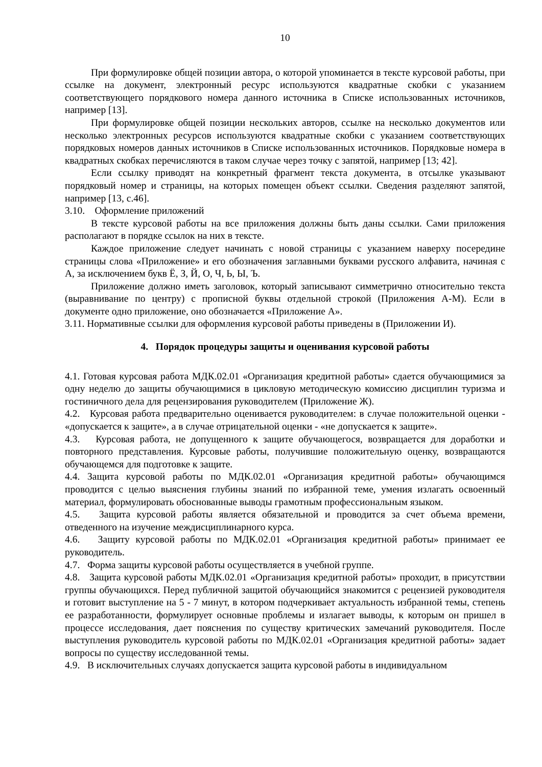10
При формулировке общей позиции автора, о которой упоминается в тексте курсовой работы, при ссылке на документ, электронный ресурс используются квадратные скобки с указанием соответствующего порядкового номера данного источника в Списке использованных источников, например [13].
При формулировке общей позиции нескольких авторов, ссылке на несколько документов или несколько электронных ресурсов используются квадратные скобки с указанием соответствующих порядковых номеров данных источников в Списке использованных источников. Порядковые номера в квадратных скобках перечисляются в таком случае через точку с запятой, например [13; 42].
Если ссылку приводят на конкретный фрагмент текста документа, в отсылке указывают порядковый номер и страницы, на которых помещен объект ссылки. Сведения разделяют запятой, например [13, с.46].
3.10. Оформление приложений
В тексте курсовой работы на все приложения должны быть даны ссылки. Сами приложения располагают в порядке ссылок на них в тексте.
Каждое приложение следует начинать с новой страницы с указанием наверху посередине страницы слова «Приложение» и его обозначения заглавными буквами русского алфавита, начиная с А, за исключением букв Ё, З, Й, О, Ч, Ь, Ы, Ъ.
Приложение должно иметь заголовок, который записывают симметрично относительно текста (выравнивание по центру) с прописной буквы отдельной строкой (Приложения А-М). Если в документе одно приложение, оно обозначается «Приложение А».
3.11. Нормативные ссылки для оформления курсовой работы приведены в (Приложении И).
4. Порядок процедуры защиты и оценивания курсовой работы
4.1. Готовая курсовая работа МДК.02.01 «Организация кредитной работы» сдается обучающимися за одну неделю до защиты обучающимися в цикловую методическую комиссию дисциплин туризма и гостиничного дела для рецензирования руководителем (Приложение Ж).
4.2. Курсовая работа предварительно оценивается руководителем: в случае положительной оценки - «допускается к защите», а в случае отрицательной оценки - «не допускается к защите».
4.3. Курсовая работа, не допущенного к защите обучающегося, возвращается для доработки и повторного представления. Курсовые работы, получившие положительную оценку, возвращаются обучающемся для подготовке к защите.
4.4. Защита курсовой работы по МДК.02.01 «Организация кредитной работы» обучающимся проводится с целью выяснения глубины знаний по избранной теме, умения излагать освоенный материал, формулировать обоснованные выводы грамотным профессиональным языком.
4.5. Защита курсовой работы является обязательной и проводится за счет объема времени, отведенного на изучение междисциплинарного курса.
4.6. Защиту курсовой работы по МДК.02.01 «Организация кредитной работы» принимает ее руководитель.
4.7. Форма защиты курсовой работы осуществляется в учебной группе.
4.8. Защита курсовой работы МДК.02.01 «Организация кредитной работы» проходит, в присутствии группы обучающихся. Перед публичной защитой обучающийся знакомится с рецензией руководителя и готовит выступление на 5 - 7 минут, в котором подчеркивает актуальность избранной темы, степень ее разработанности, формулирует основные проблемы и излагает выводы, к которым он пришел в процессе исследования, дает пояснения по существу критических замечаний руководителя. После выступления руководитель курсовой работы по МДК.02.01 «Организация кредитной работы» задает вопросы по существу исследованной темы.
4.9. В исключительных случаях допускается защита курсовой работы в индивидуальном